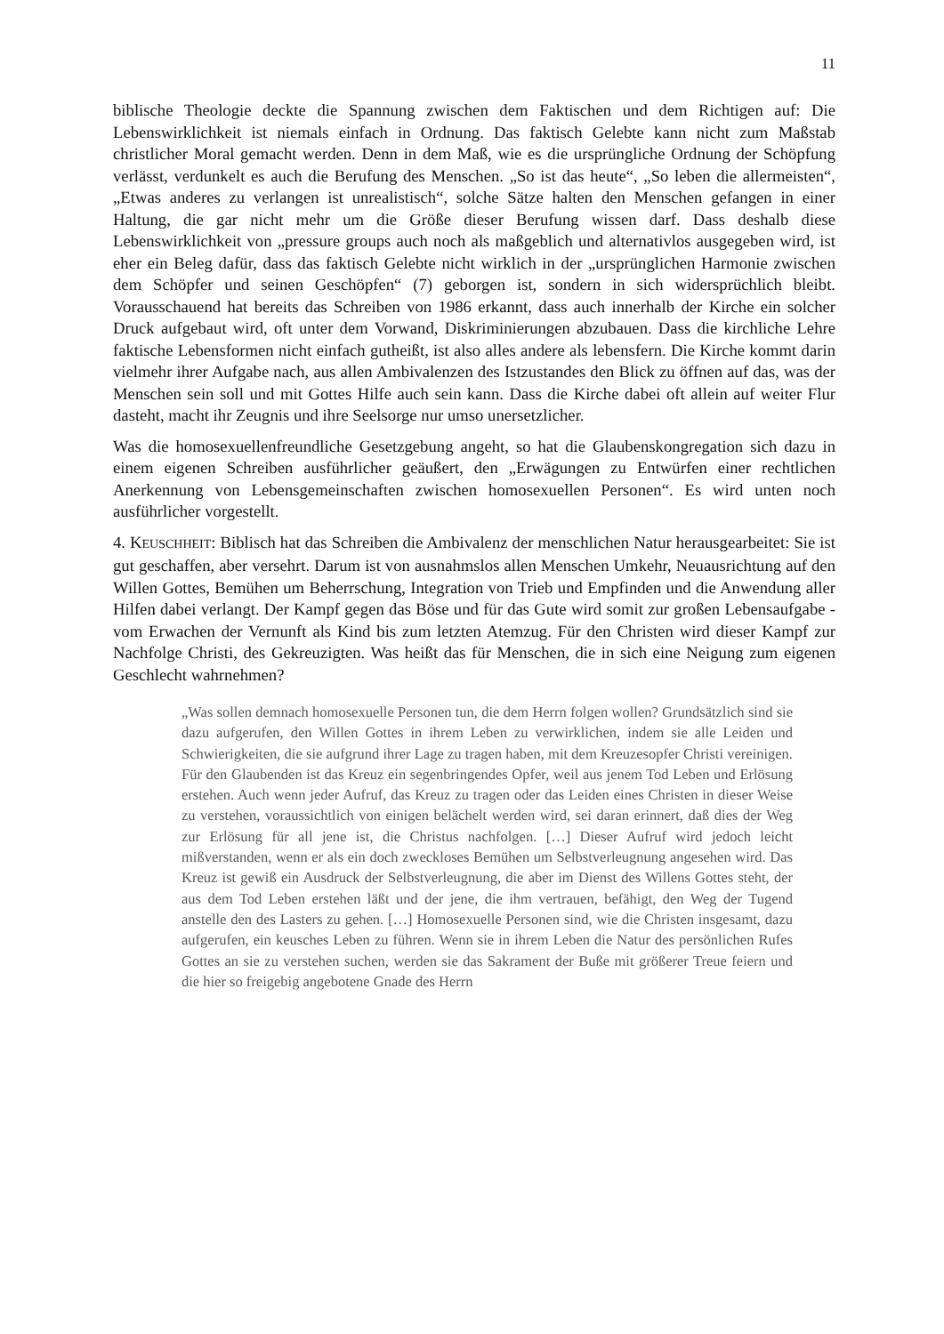11
biblische Theologie deckte die Spannung zwischen dem Faktischen und dem Richtigen auf: Die Lebenswirklichkeit ist niemals einfach in Ordnung. Das faktisch Gelebte kann nicht zum Maßstab christlicher Moral gemacht werden. Denn in dem Maß, wie es die ursprüngliche Ordnung der Schöpfung verlässt, verdunkelt es auch die Berufung des Menschen. „So ist das heute“, „So leben die allermeisten“, „Etwas anderes zu verlangen ist unrealistisch“, solche Sätze halten den Menschen gefangen in einer Haltung, die gar nicht mehr um die Größe dieser Berufung wissen darf. Dass deshalb diese Lebenswirklichkeit von „pressure groups auch noch als maßgeblich und alternativlos ausgegeben wird, ist eher ein Beleg dafür, dass das faktisch Gelebte nicht wirklich in der „ursprünglichen Harmonie zwischen dem Schöpfer und seinen Geschöpfen“ (7) geborgen ist, sondern in sich widersprüchlich bleibt. Vorausschauend hat bereits das Schreiben von 1986 erkannt, dass auch innerhalb der Kirche ein solcher Druck aufgebaut wird, oft unter dem Vorwand, Diskriminierungen abzubauen. Dass die kirchliche Lehre faktische Lebensformen nicht einfach gutheißt, ist also alles andere als lebensfern. Die Kirche kommt darin vielmehr ihrer Aufgabe nach, aus allen Ambivalenzen des Istzustandes den Blick zu öffnen auf das, was der Menschen sein soll und mit Gottes Hilfe auch sein kann. Dass die Kirche dabei oft allein auf weiter Flur dasteht, macht ihr Zeugnis und ihre Seelsorge nur umso unersetzlicher.
Was die homosexuellenfreundliche Gesetzgebung angeht, so hat die Glaubenskongregation sich dazu in einem eigenen Schreiben ausführlicher geäußert, den „Erwägungen zu Entwürfen einer rechtlichen Anerkennung von Lebensgemeinschaften zwischen homosexuellen Personen“. Es wird unten noch ausführlicher vorgestellt.
4. KEUSCHHEIT: Biblisch hat das Schreiben die Ambivalenz der menschlichen Natur herausgearbeitet: Sie ist gut geschaffen, aber versehrt. Darum ist von ausnahmslos allen Menschen Umkehr, Neuausrichtung auf den Willen Gottes, Bemühen um Beherrschung, Integration von Trieb und Empfinden und die Anwendung aller Hilfen dabei verlangt. Der Kampf gegen das Böse und für das Gute wird somit zur großen Lebensaufgabe - vom Erwachen der Vernunft als Kind bis zum letzten Atemzug. Für den Christen wird dieser Kampf zur Nachfolge Christi, des Gekreuzigten. Was heißt das für Menschen, die in sich eine Neigung zum eigenen Geschlecht wahrnehmen?
„Was sollen demnach homosexuelle Personen tun, die dem Herrn folgen wollen? Grundsätzlich sind sie dazu aufgerufen, den Willen Gottes in ihrem Leben zu verwirklichen, indem sie alle Leiden und Schwierigkeiten, die sie aufgrund ihrer Lage zu tragen haben, mit dem Kreuzesopfer Christi vereinigen. Für den Glaubenden ist das Kreuz ein segenbringendes Opfer, weil aus jenem Tod Leben und Erlösung erstehen. Auch wenn jeder Aufruf, das Kreuz zu tragen oder das Leiden eines Christen in dieser Weise zu verstehen, voraussichtlich von einigen belächelt werden wird, sei daran erinnert, daß dies der Weg zur Erlösung für all jene ist, die Christus nachfolgen. […] Dieser Aufruf wird jedoch leicht mißverstanden, wenn er als ein doch zweckloses Bemühen um Selbstverleugnung angesehen wird. Das Kreuz ist gewiß ein Ausdruck der Selbstverleugnung, die aber im Dienst des Willens Gottes steht, der aus dem Tod Leben erstehen läßt und der jene, die ihm vertrauen, befähigt, den Weg der Tugend anstelle den des Lasters zu gehen. […] Homosexuelle Personen sind, wie die Christen insgesamt, dazu aufgerufen, ein keusches Leben zu führen. Wenn sie in ihrem Leben die Natur des persönlichen Rufes Gottes an sie zu verstehen suchen, werden sie das Sakrament der Buße mit größerer Treue feiern und die hier so freigebig angebotene Gnade des Herrn